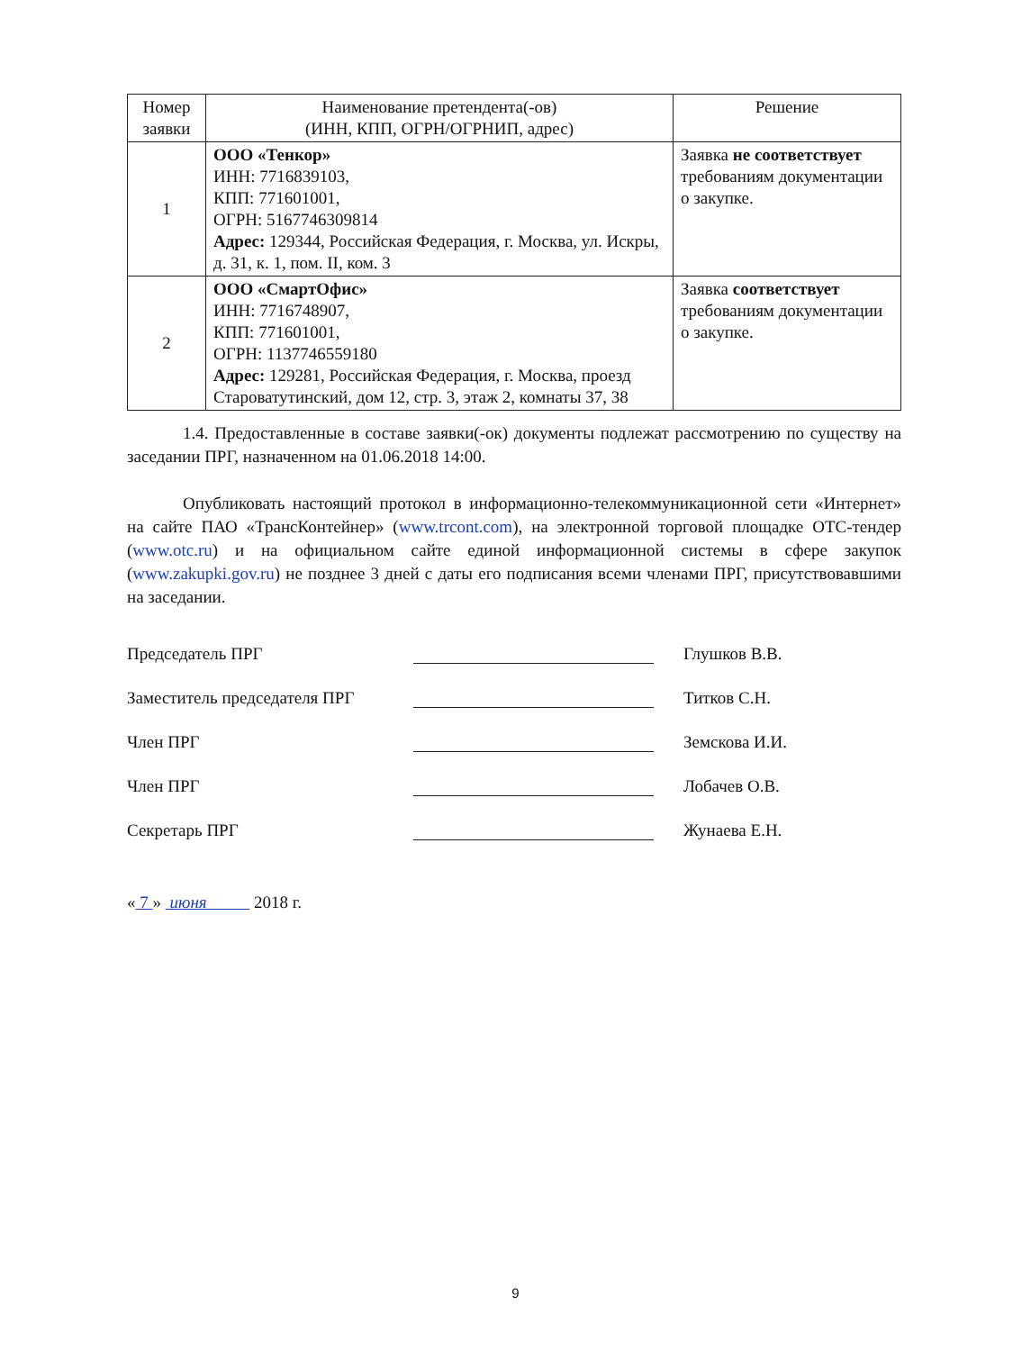| Номер заявки | Наименование претендента(-ов) (ИНН, КПП, ОГРН/ОГРНИП, адрес) | Решение |
| --- | --- | --- |
| 1 | ООО «Тенкор» ИНН: 7716839103, КПП: 771601001, ОГРН: 5167746309814 Адрес: 129344, Российская Федерация, г. Москва, ул. Искры, д. 31, к. 1, пом. II, ком. 3 | Заявка не соответствует требованиям документации о закупке. |
| 2 | ООО «СмартОфис» ИНН: 7716748907, КПП: 771601001, ОГРН: 1137746559180 Адрес: 129281, Российская Федерация, г. Москва, проезд Староватутинский, дом 12, стр. 3, этаж 2, комнаты 37, 38 | Заявка соответствует требованиям документации о закупке. |
1.4. Предоставленные в составе заявки(-ок) документы подлежат рассмотрению по существу на заседании ПРГ, назначенном на 01.06.2018 14:00.
Опубликовать настоящий протокол в информационно-телекоммуникационной сети «Интернет» на сайте ПАО «ТрансКонтейнер» (www.trcont.com), на электронной торговой площадке ОТС-тендер (www.otc.ru) и на официальном сайте единой информационной системы в сфере закупок (www.zakupki.gov.ru) не позднее 3 дней с даты его подписания всеми членами ПРГ, присутствовавшими на заседании.
Председатель ПРГ Глушков В.В.
Заместитель председателя ПРГ Титков С.Н.
Член ПРГ Земскова И.И.
Член ПРГ Лобачев О.В.
Секретарь ПРГ Жунаева Е.Н.
« 7 » июня 2018 г.
9